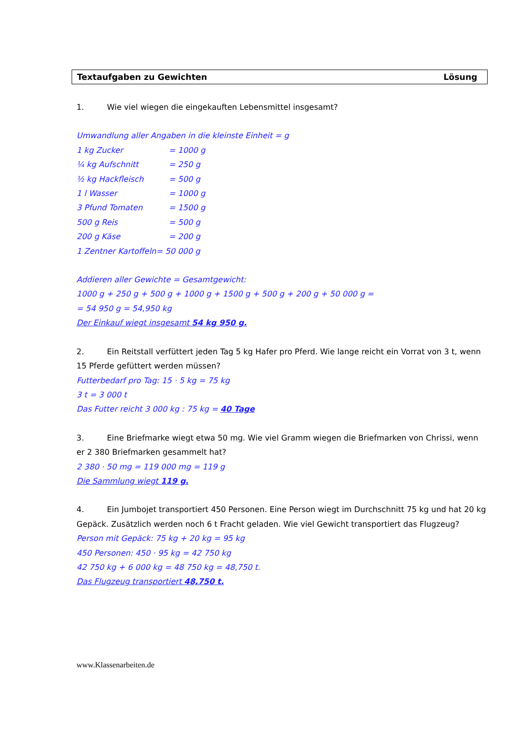Textaufgaben zu Gewichten Lösung
1. Wie viel wiegen die eingekauften Lebensmittel insgesamt?
Umwandlung aller Angaben in die kleinste Einheit = g
1 kg Zucker = 1000 g
¼ kg Aufschnitt = 250 g
½ kg Hackfleisch = 500 g
1 l Wasser = 1000 g
3 Pfund Tomaten = 1500 g
500 g Reis = 500 g
200 g Käse = 200 g
1 Zentner Kartoffeln= 50 000 g
Addieren aller Gewichte = Gesamtgewicht:
1000 g + 250 g + 500 g + 1000 g + 1500 g + 500 g + 200 g + 50 000 g =
= 54 950 g = 54,950 kg
Der Einkauf wiegt insgesamt 54 kg 950 g.
2. Ein Reitstall verfüttert jeden Tag 5 kg Hafer pro Pferd. Wie lange reicht ein Vorrat von 3 t, wenn 15 Pferde gefüttert werden müssen?
Futterbedarf pro Tag: 15 · 5 kg = 75 kg
3 t = 3 000 t
Das Futter reicht 3 000 kg : 75 kg = 40 Tage
3. Eine Briefmarke wiegt etwa 50 mg. Wie viel Gramm wiegen die Briefmarken von Chrissi, wenn er 2 380 Briefmarken gesammelt hat?
2 380 · 50 mg = 119 000 mg = 119 g
Die Sammlung wiegt 119 g.
4. Ein Jumbojet transportiert 450 Personen. Eine Person wiegt im Durchschnitt 75 kg und hat 20 kg Gepäck. Zusätzlich werden noch 6 t Fracht geladen. Wie viel Gewicht transportiert das Flugzeug?
Person mit Gepäck: 75 kg + 20 kg = 95 kg
450 Personen: 450 · 95 kg = 42 750 kg
42 750 kg + 6 000 kg = 48 750 kg = 48,750 t.
Das Flugzeug transportiert 48,750 t.
www.Klassenarbeiten.de